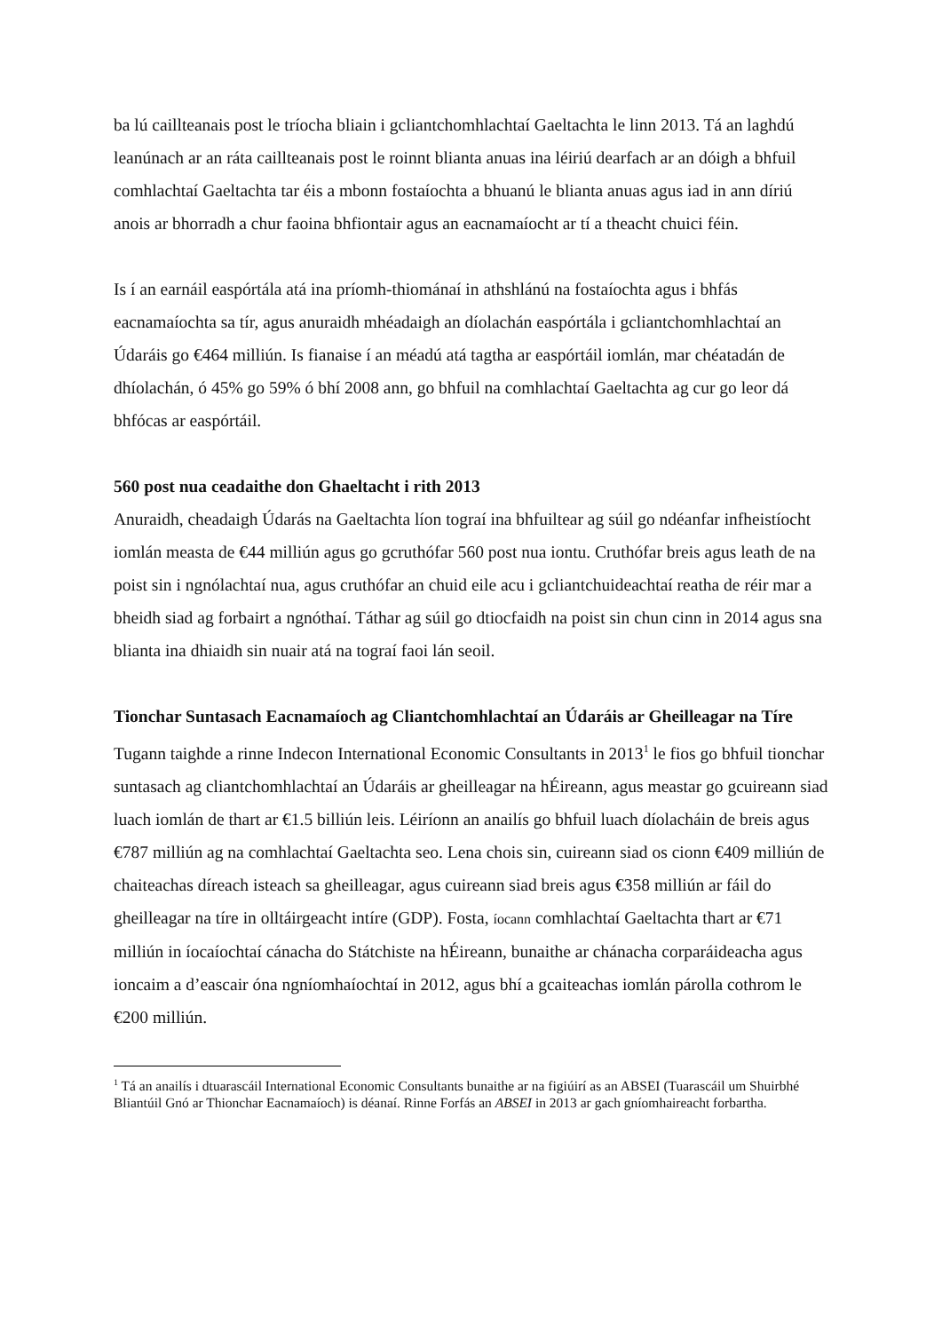ba lú caillteanais post le tríocha bliain i gcliantchomhlachtaí Gaeltachta le linn 2013. Tá an laghdú leanúnach ar an ráta caillteanais post le roinnt blianta anuas ina léiriú dearfach ar an dóigh a bhfuil comhlachtaí Gaeltachta tar éis a mbonn fostaíochta a bhuanú le blianta anuas agus iad in ann díriú anois ar bhorradh a chur faoina bhfiontair agus an eacnamaíocht ar tí a theacht chuici féin.
Is í an earnáil easpórtála atá ina príomh-thiománaí in athshlánú na fostaíochta agus i bhfás eacnamaíochta sa tír, agus anuraidh mhéadaigh an díolachán easpórtála i gcliantchomhlachtaí an Údaráis go €464 milliún. Is fianaise í an méadú atá tagtha ar easpórtáil iomlán, mar chéatadán de dhíolachán, ó 45% go 59% ó bhí 2008 ann, go bhfuil na comhlachtaí Gaeltachta ag cur go leor dá bhfócas ar easpórtáil.
560 post nua ceadaithe don Ghaeltacht i rith 2013
Anuraidh, cheadaigh Údarás na Gaeltachta líon tograí ina bhfuiltear ag súil go ndéanfar infheistíocht iomlán measta de €44 milliún agus go gcruthófar 560 post nua iontu. Cruthófar breis agus leath de na poist sin i ngnólachtaí nua, agus cruthófar an chuid eile acu i gcliantchuideachtaí reatha de réir mar a bheidh siad ag forbairt a ngnóthaí. Táthar ag súil go dtiocfaidh na poist sin chun cinn in 2014 agus sna blianta ina dhiaidh sin nuair atá na tograí faoi lán seoil.
Tionchar Suntasach Eacnamaíoch ag Cliantchomhlachtaí an Údaráis ar Gheilleagar na Tíre
Tugann taighde a rinne Indecon International Economic Consultants in 2013<sup>1</sup> le fios go bhfuil tionchar suntasach ag cliantchomhlachtaí an Údaráis ar gheilleagar na hÉireann, agus meastar go gcuireann siad luach iomlán de thart ar €1.5 billiún leis. Léiríonn an anailís go bhfuil luach díolacháin de breis agus €787 milliún ag na comhlachtaí Gaeltachta seo. Lena chois sin, cuireann siad os cionn €409 milliún de chaiteachas díreach isteach sa gheilleagar, agus cuireann siad breis agus €358 milliún ar fáil do gheilleagar na tíre in olltáirgeacht intíre (GDP). Fosta, íocann comhlachtaí Gaeltachta thart ar €71 milliún in íocaíochtaí cánacha do Státchiste na hÉireann, bunaithe ar chánacha corparáideacha agus ioncaim a d’eascair óna ngníomhaíochtaí in 2012, agus bhí a gcaiteachas iomlán párolla cothrom le €200 milliún.
<sup>1</sup> Tá an anailís i dtuarascáil International Economic Consultants bunaithe ar na figiúirí as an ABSEI (Tuarascáil um Shuirbhé Bliantúil Gnó ar Thionchar Eacnamaíoch) is déanaí. Rinne Forfás an ABSEI in 2013 ar gach gníomhaireacht forbartha.